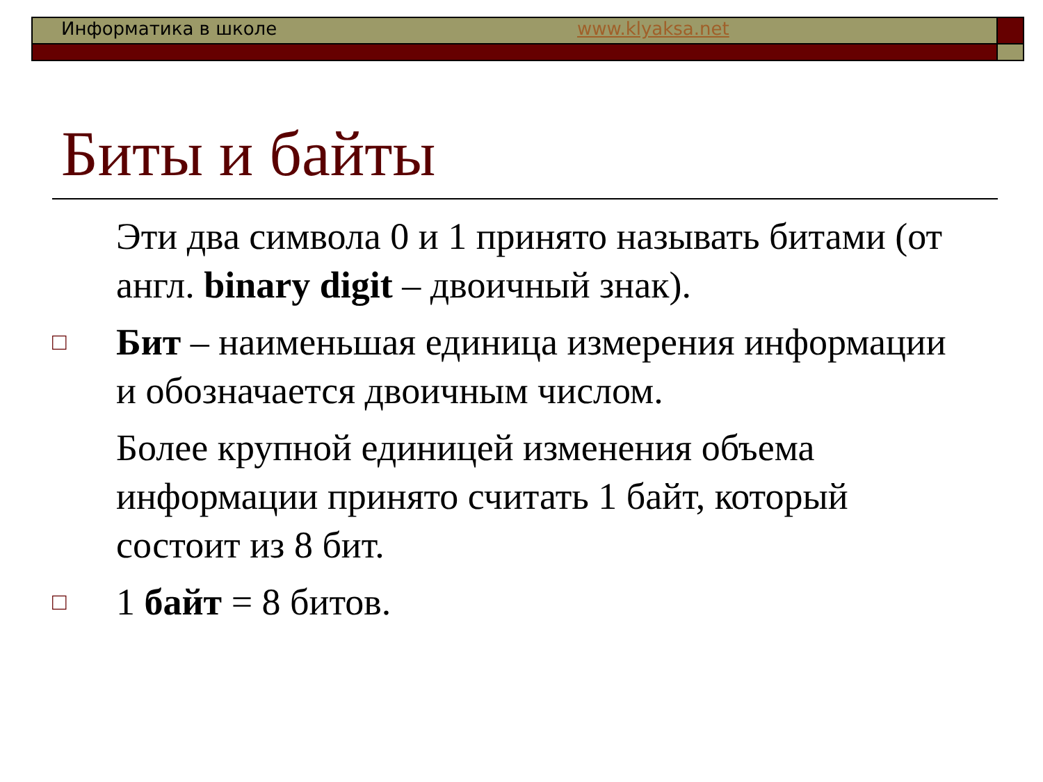Информатика в школе www.klyaksa.net
Биты и байты
Эти два символа 0 и 1 принято называть битами (от англ. binary digit – двоичный знак).
□
Бит – наименьшая единица измерения информации и обозначается двоичным числом.
Более крупной единицей изменения объема информации принято считать 1 байт, который состоит из 8 бит.
□
1 байт = 8 битов.